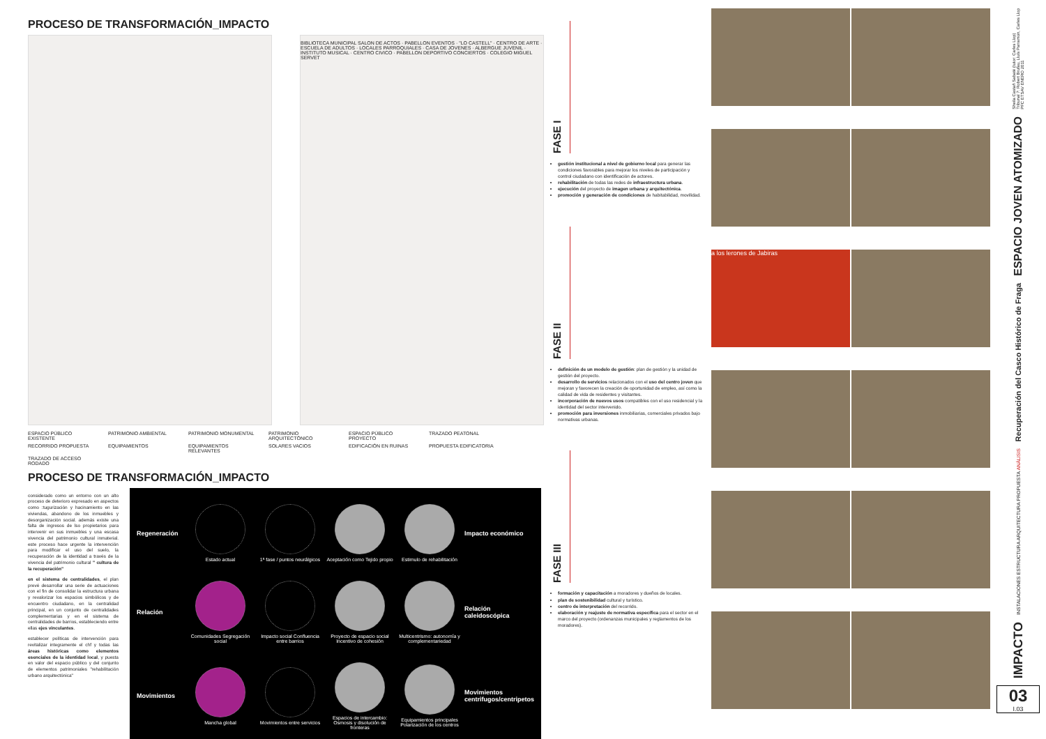PROCESO DE TRANSFORMACIÓN_IMPACTO
BIBLIOTECA MUNICIPAL SALON DE ACTOS · PABELLON EVENTOS · "LO CASTELL" · CENTRO DE ARTE · ESCUELA DE ADULTOS · LOCALES PARROQUIALES · CASA DE JOVENES · ALBERGUE JUVENIL · INSTITUTO MUSICAL · CENTRO CIVICO · PABELLON DEPORTIVO CONCIERTOS · COLEGIO MIGUEL SERVET
ESPACIO PÚBLICO EXISTENTE PATRIMONIO AMBIENTAL PATRIMONIO MONUMENTAL PATRIMONIO ARQUITECTÓNICO ESPACIO PÚBLICO PROYECTO TRAZADO PEATONAL RECORRIDO PROPUESTA EQUIPAMIENTOS EQUIPAMIENTOS RELEVANTES SOLARES VACIOS EDIFICACIÓN EN RUINAS PROPUESTA EDIFICATORIA TRAZADO DE ACCESO RODADO
PROCESO DE TRANSFORMACIÓN_IMPACTO
considerado como un entorno con un alto proceso de deterioro expresado en aspectos como :tugurización y hacinamiento en las viviendas, abandono de los inmuebles y desorganización social. además existe una falta de ingresos de lso propietarios para intervenir en sus inmuebles y una escasa vivencia del patrimonio cultural inmaterial. este proceso hace urgente la intervención para modificar el uso del suelo, la recuperación de la identidad a través de la vivencia del patrimonio cultural " cultura de la recuperación"
en el sistema de centralidades, el plan prevé desarrollar una serie de actuaciones con el fin de consolidar la estructura urbana y revalorizar los espacios simbólicos y de encuentro ciudadano, en la centralidad principal, en un conjunto de centralidades complementarias y en el sistema de centralidades de barrios, estableciendo entre ellas ejes vinculantes.
establecer políticas de intervención para revitalizar integramente el chf y todas las áreas históricas como elementos esenciales de la identidad local, y puesta en valor del espacio público y del conjunto de elementos patrimoniales "rehabilitación urbano arquitectónica"
Regeneración
Estado actual
1ª fase / puntos neurálgicos
Aceptación como Tejido propio
Estimulo de rehabilitación
Impacto económico Relación
Comunidades Segregación social
Impacto social Confluencia entre barrios
Proyecto de espacio social Incentivo de cohesión
Multicentrismo: autonomía y complementariedad
Relación caleidoscópica Movimientos
Mancha global
Movimientos entre servicios
Espacios de intercambio: Osmosis y disolución de fronteras
Equipamientos principales Polarización de los centros
Movimientos centrifugos/centripetos
FASE I
gestión institucional a nivel de gobierno local para generar las condiciones favorables para mejorar los niveles de participación y control ciudadano con identificación de actores.
rehabilitación de todas las redes de infraestructura urbana.
ejecución del proyecto de imagen urbana y arquitectónica.
promoción y generación de condiciones de habitabilidad, movilidad.
FASE II
definición de un modelo de gestión: plan de gestión y la unidad de gestión del proyecto.
desarrollo de servicios relacionados con el uso del centro joven que mejoran y favorecen la creación de oportunidad de empleo, así como la calidad de vida de residentes y visitantes.
incorporación de nuevos usos compatibles con el uso residencial y la identidad del sector intervenido.
promoción para inversiones inmobiliarias, comerciales privados bajo normativas urbanas.
FASE III
formación y capacitación a moradores y dueños de locales.
plan de sostenibilidad cultural y turístico.
centro de interpretación del recorrido.
elaboración y reajuste de normativa específica para el sector en el marco del proyecto (ordenanzas municipales y reglamentos de los moradores).
a los lerones de Jabiras
Sheila Castañ Sabaté (tutor: Carles Llop)
Tribunal 7: Robert Brufau, Lluís Parramon, Carles Llop
PFC ETSAV ENERO 2011
ESPACIO JOVEN ATOMIZADO
Recuperación del Casco Histórico de Fraga
INSTALACIONES ESTRUCTURA ARQUITECTURA PROPUESTA ANÁLISIS
IMPACTO
03
I.03